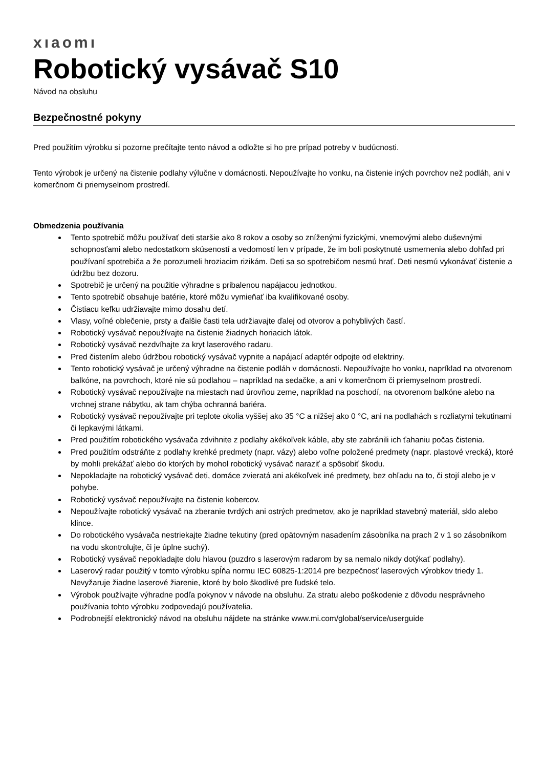xıaomı
Robotický vysávač S10
Návod na obsluhu
Bezpečnostné pokyny
Pred použitím výrobku si pozorne prečítajte tento návod a odložte si ho pre prípad potreby v budúcnosti.
Tento výrobok je určený na čistenie podlahy výlučne v domácnosti. Nepoužívajte ho vonku, na čistenie iných povrchov než podláh, ani v komerčnom či priemyselnom prostredí.
Obmedzenia používania
Tento spotrebič môžu používať deti staršie ako 8 rokov a osoby so zníženými fyzickými, vnemovými alebo duševnými schopnosťami alebo nedostatkom skúseností a vedomostí len v prípade, že im boli poskytnuté usmernenia alebo dohľad pri používaní spotrebiča a že porozumeli hroziacim rizikám. Deti sa so spotrebičom nesmú hrať. Deti nesmú vykonávať čistenie a údržbu bez dozoru.
Spotrebič je určený na použitie výhradne s pribalenou napájacou jednotkou.
Tento spotrebič obsahuje batérie, ktoré môžu vymieňať iba kvalifikované osoby.
Čistiacu kefku udržiavajte mimo dosahu detí.
Vlasy, voľné oblečenie, prsty a ďalšie časti tela udržiavajte ďalej od otvorov a pohyblivých častí.
Robotický vysávač nepoužívajte na čistenie žiadnych horiacich látok.
Robotický vysávač nezdvíhajte za kryt laserového radaru.
Pred čistením alebo údržbou robotický vysávač vypnite a napájací adaptér odpojte od elektriny.
Tento robotický vysávač je určený výhradne na čistenie podláh v domácnosti. Nepoužívajte ho vonku, napríklad na otvorenom balkóne, na povrchoch, ktoré nie sú podlahou – napríklad na sedačke, a ani v komerčnom či priemyselnom prostredí.
Robotický vysávač nepoužívajte na miestach nad úrovňou zeme, napríklad na poschodí, na otvorenom balkóne alebo na vrchnej strane nábytku, ak tam chýba ochranná bariéra.
Robotický vysávač nepoužívajte pri teplote okolia vyššej ako 35 °C a nižšej ako 0 °C, ani na podlahách s rozliatymi tekutinami či lepkavými látkami.
Pred použitím robotického vysávača zdvihnite z podlahy akékoľvek káble, aby ste zabránili ich ťahaniu počas čistenia.
Pred použitím odstráňte z podlahy krehké predmety (napr. vázy) alebo voľne položené predmety (napr. plastové vrecká), ktoré by mohli prekážať alebo do ktorých by mohol robotický vysávač naraziť a spôsobiť škodu.
Nepokladajte na robotický vysávač deti, domáce zvieratá ani akékoľvek iné predmety, bez ohľadu na to, či stojí alebo je v pohybe.
Robotický vysávač nepoužívajte na čistenie kobercov.
Nepoužívajte robotický vysávač na zberanie tvrdých ani ostrých predmetov, ako je napríklad stavebný materiál, sklo alebo klince.
Do robotického vysávača nestriekajte žiadne tekutiny (pred opätovným nasadením zásobníka na prach 2 v 1 so zásobníkom na vodu skontrolujte, či je úplne suchý).
Robotický vysávač nepokladajte dolu hlavou (puzdro s laserovým radarom by sa nemalo nikdy dotýkať podlahy).
Laserový radar použitý v tomto výrobku spĺňa normu IEC 60825-1:2014 pre bezpečnosť laserových výrobkov triedy 1. Nevyžaruje žiadne laserové žiarenie, ktoré by bolo škodlivé pre ľudské telo.
Výrobok používajte výhradne podľa pokynov v návode na obsluhu. Za stratu alebo poškodenie z dôvodu nesprávneho používania tohto výrobku zodpovedajú používatelia.
Podrobnejší elektronický návod na obsluhu nájdete na stránke www.mi.com/global/service/userguide